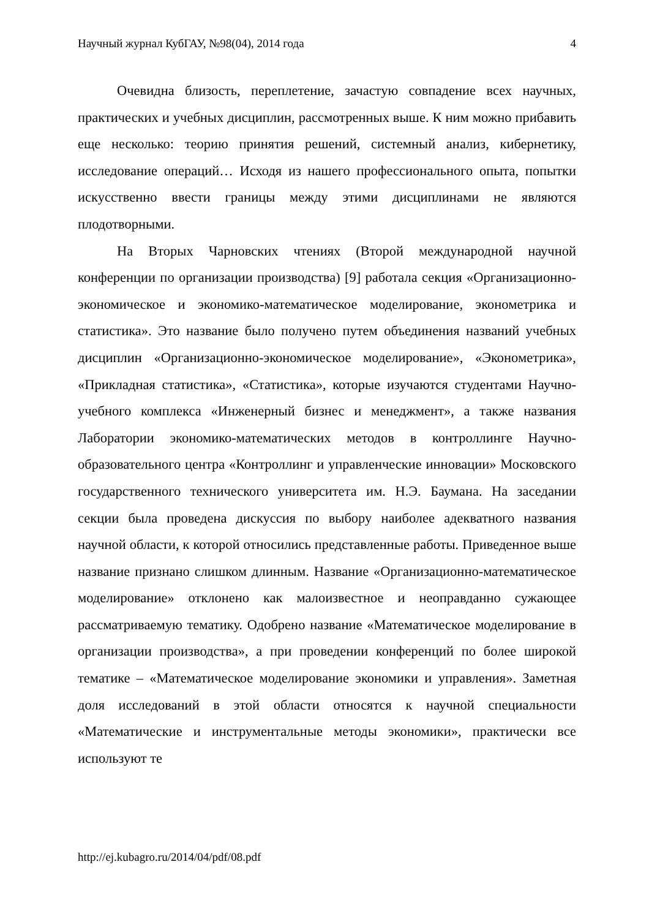Научный журнал КубГАУ, №98(04), 2014 года 4
Очевидна близость, переплетение, зачастую совпадение всех научных, практических и учебных дисциплин, рассмотренных выше. К ним можно прибавить еще несколько: теорию принятия решений, системный анализ, кибернетику, исследование операций… Исходя из нашего профессионального опыта, попытки искусственно ввести границы между этими дисциплинами не являются плодотворными.
На Вторых Чарновских чтениях (Второй международной научной конференции по организации производства) [9] работала секция «Организационно-экономическое и экономико-математическое моделирование, эконометрика и статистика». Это название было получено путем объединения названий учебных дисциплин «Организационно-экономическое моделирование», «Эконометрика», «Прикладная статистика», «Статистика», которые изучаются студентами Научно-учебного комплекса «Инженерный бизнес и менеджмент», а также названия Лаборатории экономико-математических методов в контроллинге Научно-образовательного центра «Контроллинг и управленческие инновации» Московского государственного технического университета им. Н.Э. Баумана. На заседании секции была проведена дискуссия по выбору наиболее адекватного названия научной области, к которой относились представленные работы. Приведенное выше название признано слишком длинным. Название «Организационно-математическое моделирование» отклонено как малоизвестное и неоправданно сужающее рассматриваемую тематику. Одобрено название «Математическое моделирование в организации производства», а при проведении конференций по более широкой тематике – «Математическое моделирование экономики и управления». Заметная доля исследований в этой области относятся к научной специальности «Математические и инструментальные методы экономики», практически все используют те
http://ej.kubagro.ru/2014/04/pdf/08.pdf